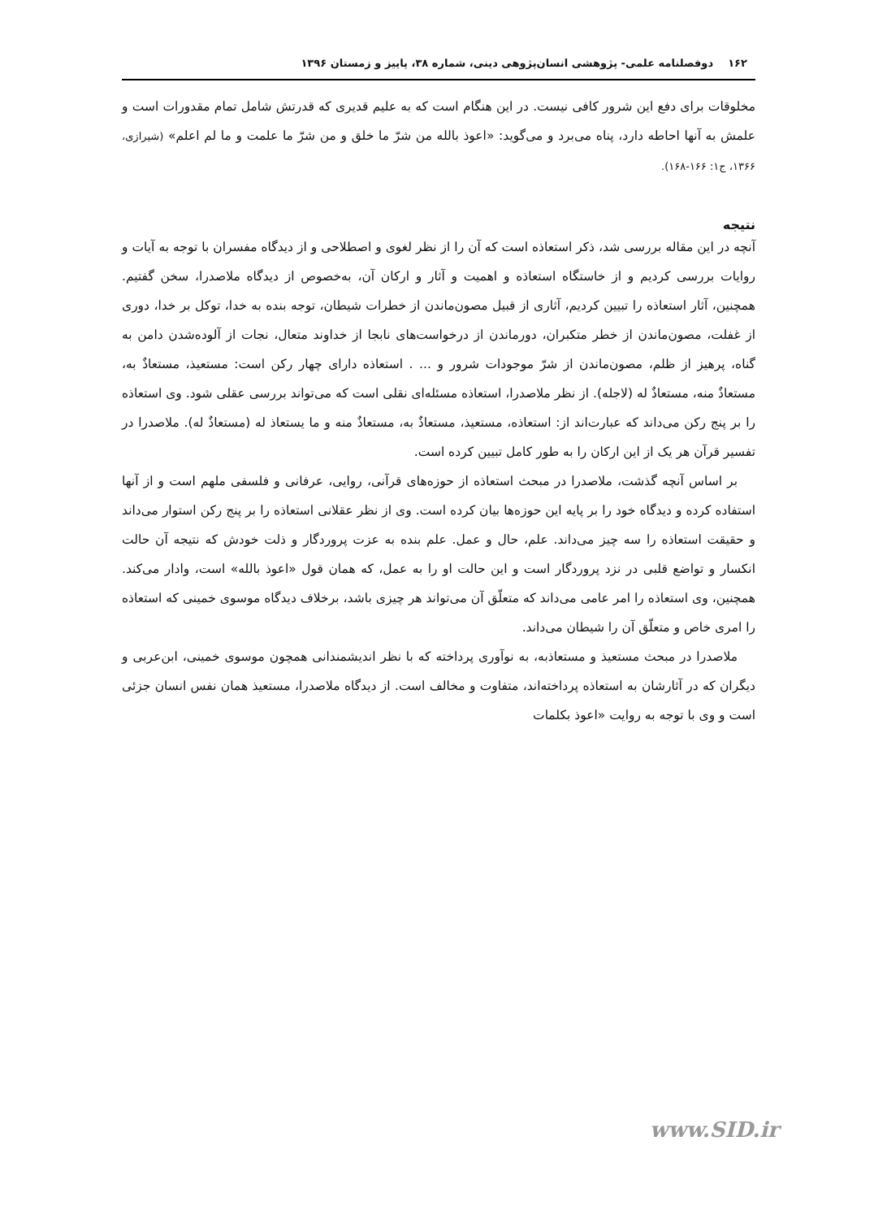۱۶۲ دوفصلنامه علمی- پژوهشی انسان‌پژوهی دینی، شماره ۳۸، پاییز و زمستان ۱۳۹۶
مخلوقات برای دفع این شرور کافی نیست. در این هنگام است که به علیم قدیری که قدرتش شامل تمام مقدورات است و علمش به آنها احاطه دارد، پناه می‌برد و می‌گوید: «اعوذ بالله من شرّ ما خلق و من شرّ ما علمت و ما لم اعلم» (شیرازی، ۱۳۶۶، ج۱: ۱۶۶-۱۶۸).
نتیجه
آنچه در این مقاله بررسی شد، ذکر استعاذه است که آن را از نظر لغوی و اصطلاحی و از دیدگاه مفسران با توجه به آیات و روایات بررسی کردیم و از خاستگاه استعاذه و اهمیت و آثار و ارکان آن، به‌خصوص از دیدگاه ملاصدرا، سخن گفتیم. همچنین، آثار استعاذه را تبیین کردیم، آثاری از قبیل مصون‌ماندن از خطرات شیطان، توجه بنده به خدا، توکل بر خدا، دوری از غفلت، مصون‌ماندن از خطر متکبران، دورماندن از درخواست‌های نابجا از خداوند متعال، نجات از آلوده‌شدن دامن به گناه، پرهیز از ظلم، مصون‌ماندن از شرّ موجودات شرور و ... . استعاذه دارای چهار رکن است: مستعیذ، مستعاذٌ به، مستعاذٌ منه، مستعاذٌ له (لاجله). از نظر ملاصدرا، استعاذه مسئله‌ای نقلی است که می‌تواند بررسی عقلی شود. وی استعاذه را بر پنج رکن می‌داند که عبارت‌اند از: استعاذه، مستعیذ، مستعاذٌ به، مستعاذٌ منه و ما یستعاذ له (مستعاذٌ له). ملاصدرا در تفسیر قرآن هر یک از این ارکان را به طور کامل تبیین کرده است.
بر اساس آنچه گذشت، ملاصدرا در مبحث استعاذه از حوزه‌های قرآنی، روایی، عرفانی و فلسفی ملهم است و از آنها استفاده کرده و دیدگاه خود را بر پایه این حوزه‌ها بیان کرده است. وی از نظر عقلانی استعاذه را بر پنج رکن استوار می‌داند و حقیقت استعاذه را سه چیز می‌داند. علم، حال و عمل. علم بنده به عزت پروردگار و ذلت خودش که نتیجه آن حالت انکسار و تواضع قلبی در نزد پروردگار است و این حالت او را به عمل، که همان قول «اعوذ بالله» است، وادار می‌کند. همچنین، وی استعاذه را امر عامی می‌داند که متعلّق آن می‌تواند هر چیزی باشد، برخلاف دیدگاه موسوی خمینی که استعاذه را امری خاص و متعلّق آن را شیطان می‌داند.
ملاصدرا در مبحث مستعیذ و مستعاذبه، به نوآوری پرداخته که با نظر اندیشمندانی همچون موسوی خمینی، ابن‌عربی و دیگران که در آثارشان به استعاذه پرداخته‌اند، متفاوت و مخالف است. از دیدگاه ملاصدرا، مستعیذ همان نفس انسان جزئی است و وی با توجه به روایت «اعوذ بکلمات
www.SID.ir